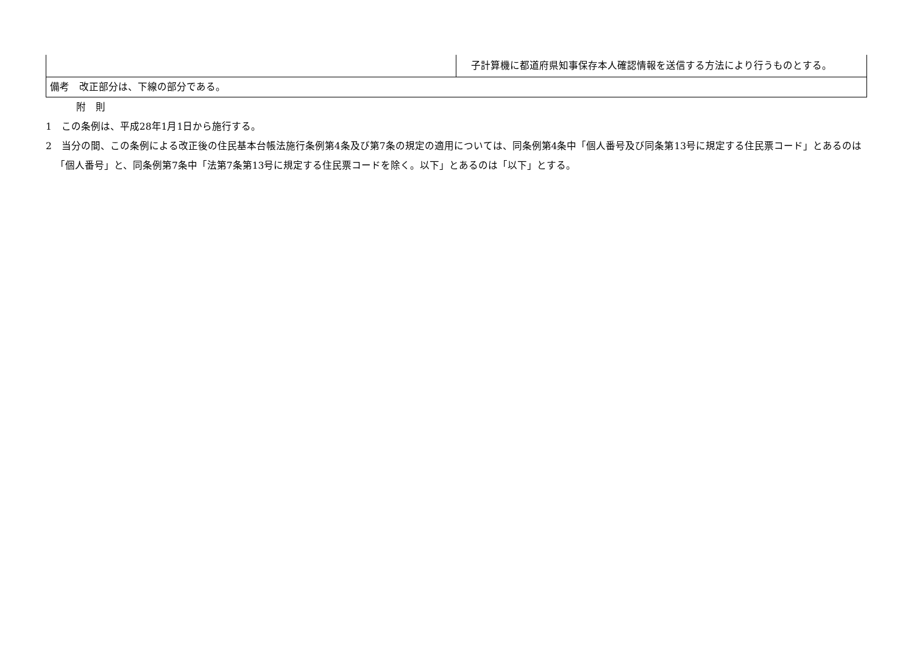| | 子計算機に都道府県知事保存本人確認情報を送信する方法により行うものとする。 |
| 備考 改正部分は、下線の部分である。 | |
附　則
1　この条例は、平成28年1月1日から施行する。
2　当分の間、この条例による改正後の住民基本台帳法施行条例第4条及び第7条の規定の適用については、同条例第4条中「個人番号及び同条第13号に規定する住民票コード」とあるのは「個人番号」と、同条例第7条中「法第7条第13号に規定する住民票コードを除く。以下」とあるのは「以下」とする。